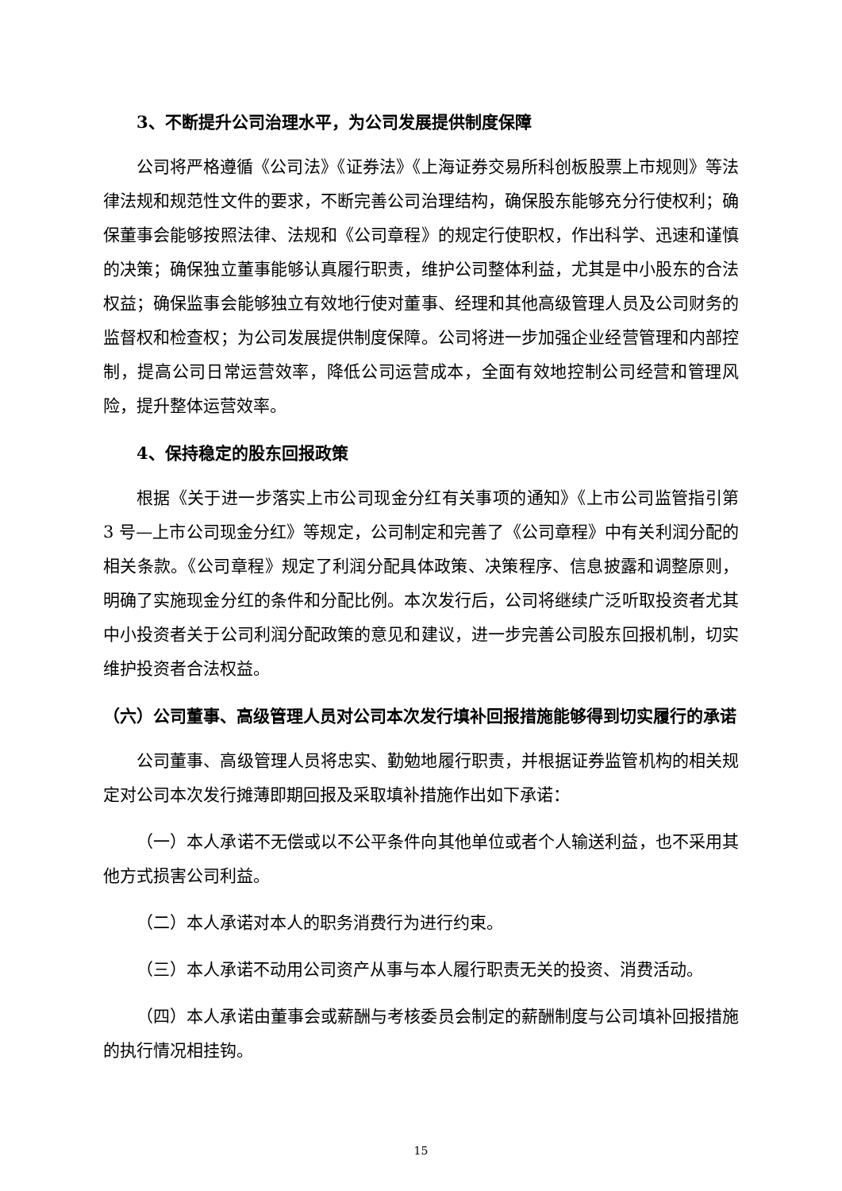3、不断提升公司治理水平，为公司发展提供制度保障
公司将严格遵循《公司法》《证券法》《上海证券交易所科创板股票上市规则》等法律法规和规范性文件的要求，不断完善公司治理结构，确保股东能够充分行使权利；确保董事会能够按照法律、法规和《公司章程》的规定行使职权，作出科学、迅速和谨慎的决策；确保独立董事能够认真履行职责，维护公司整体利益，尤其是中小股东的合法权益；确保监事会能够独立有效地行使对董事、经理和其他高级管理人员及公司财务的监督权和检查权；为公司发展提供制度保障。公司将进一步加强企业经营管理和内部控制，提高公司日常运营效率，降低公司运营成本，全面有效地控制公司经营和管理风险，提升整体运营效率。
4、保持稳定的股东回报政策
根据《关于进一步落实上市公司现金分红有关事项的通知》《上市公司监管指引第 3 号—上市公司现金分红》等规定，公司制定和完善了《公司章程》中有关利润分配的相关条款。《公司章程》规定了利润分配具体政策、决策程序、信息披露和调整原则，明确了实施现金分红的条件和分配比例。本次发行后，公司将继续广泛听取投资者尤其中小投资者关于公司利润分配政策的意见和建议，进一步完善公司股东回报机制，切实维护投资者合法权益。
（六）公司董事、高级管理人员对公司本次发行填补回报措施能够得到切实履行的承诺
公司董事、高级管理人员将忠实、勤勉地履行职责，并根据证券监管机构的相关规定对公司本次发行摊薄即期回报及采取填补措施作出如下承诺：
（一）本人承诺不无偿或以不公平条件向其他单位或者个人输送利益，也不采用其他方式损害公司利益。
（二）本人承诺对本人的职务消费行为进行约束。
（三）本人承诺不动用公司资产从事与本人履行职责无关的投资、消费活动。
（四）本人承诺由董事会或薪酬与考核委员会制定的薪酬制度与公司填补回报措施的执行情况相挂钩。
15